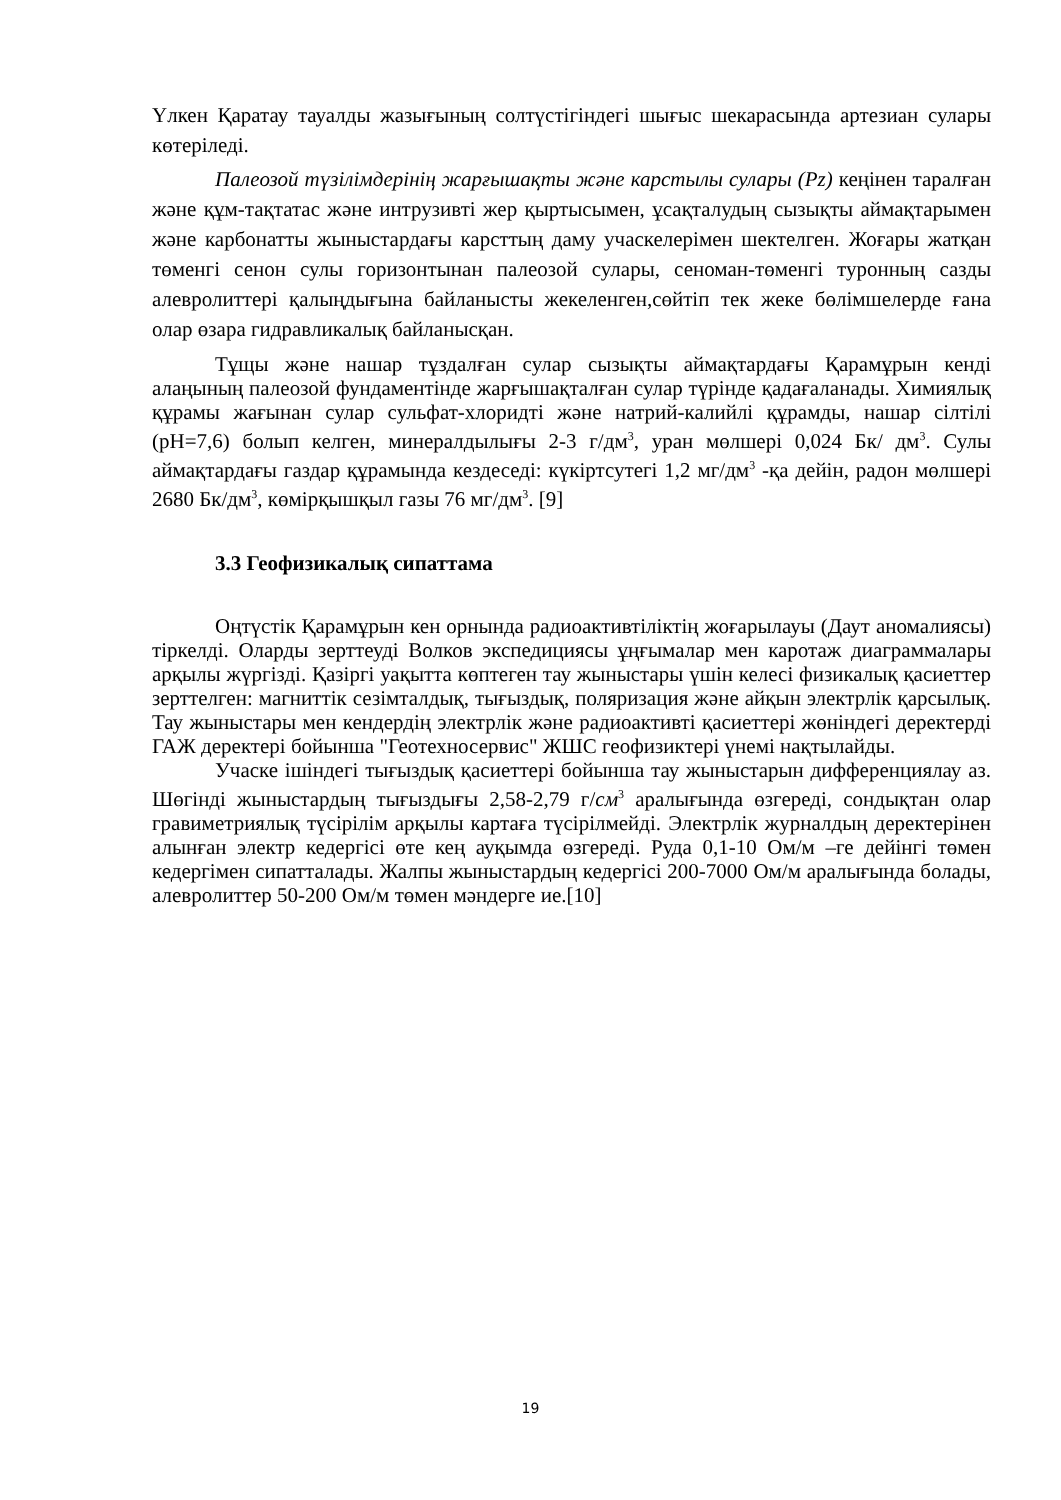Үлкен Қаратау тауалды жазығының солтүстігіндегі шығыс шекарасында артезиан сулары көтеріледі.
Палеозой түзілімдерінің жарғышақты және карстылы сулары (Pz) кеңінен таралған және құм-тақтатас және интрузивті жер қыртысымен, ұсақталудың сызықты аймақтарымен және карбонатты жыныстардағы карсттың даму учаскелерімен шектелген. Жоғары жатқан төменгі сенон сулы горизонтынан палеозой сулары, сеноман-төменгі туронның сазды алевролиттері қалыңдығына байланысты жекеленген,сөйтіп тек жеке бөлімшелерде ғана олар өзара гидравликалық байланысқан.
Тұщы және нашар тұздалған сулар сызықты аймақтардағы Қарамұрын кенді алаңының палеозой фундаментінде жарғышақталған сулар түрінде қадағаланады. Химиялық құрамы жағынан сулар сульфат-хлоридті және натрий-калийлі құрамды, нашар сілтілі (pH=7,6) болып келген, минералдылығы 2-3 г/дм<sup>3</sup>, уран мөлшері 0,024 Бк/ дм<sup>3</sup>. Сулы аймақтардағы газдар құрамында кездеседі: күкіртсутегі 1,2 мг/дм<sup>3</sup> -қа дейін, радон мөлшері 2680 Бк/дм<sup>3</sup>, көмірқышқыл газы 76 мг/дм<sup>3</sup>. [9]
3.3 Геофизикалық сипаттама
Оңтүстік Қарамұрын кен орнында радиоактивтіліктің жоғарылауы (Даут аномалиясы) тіркелді. Оларды зерттеуді Волков экспедициясы ұңғымалар мен каротаж диаграммалары арқылы жүргізді. Қазіргі уақытта көптеген тау жыныстары үшін келесі физикалық қасиеттер зерттелген: магниттік сезімталдық, тығыздық, поляризация және айқын электрлік қарсылық. Тау жыныстары мен кендердің электрлік және радиоактивті қасиеттері жөніндегі деректерді ГАЖ деректері бойынша "Геотехносервис" ЖШС геофизиктері үнемі нақтылайды.
Учаске ішіндегі тығыздық қасиеттері бойынша тау жыныстарын дифференциялау аз. Шөгінді жыныстардың тығыздығы 2,58-2,79 г/см<sup>3</sup> аралығында өзгереді, сондықтан олар гравиметриялық түсірілім арқылы картаға түсірілмейді. Электрлік журналдың деректерінен алынған электр кедергісі өте кең ауқымда өзгереді. Руда 0,1-10 Ом/м –ге дейінгі төмен кедергімен сипатталады. Жалпы жыныстардың кедергісі 200-7000 Ом/м аралығында болады, алевролиттер 50-200 Ом/м төмен мәндерге ие.[10]
19